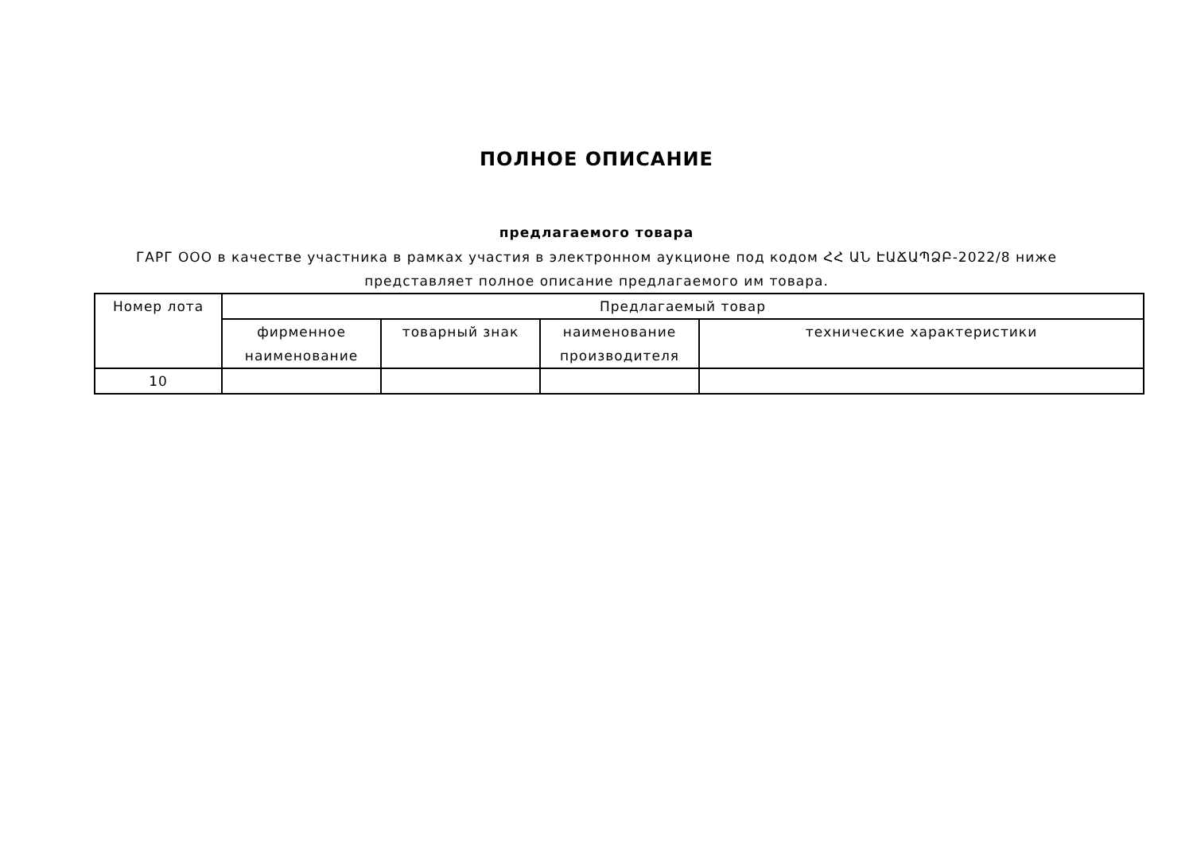ПОЛНОЕ ОПИСАНИЕ
предлагаемого товара
ГАРГ ООО в качестве участника в рамках участия в электронном аукционе под кодом ՀՀ ԱՆ ԷԱՃԱՊՁԲ-2022/8 ниже представляет полное описание предлагаемого им товара.
| Номер лота | Предлагаемый товар | | | |
| --- | --- | --- | --- | --- |
| | фирменное наименование | товарный знак | наименование производителя | технические характеристики |
| 10 | | | | |